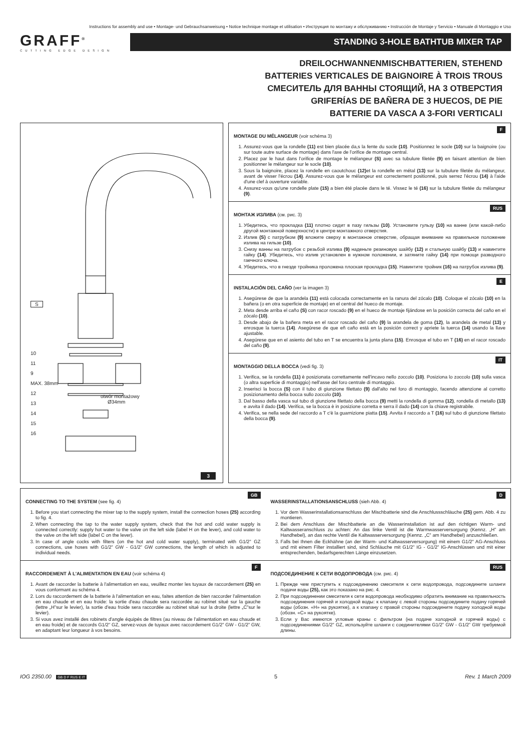Instructions for assembly and use • Montage- und Gebrauchsanweisung • Notice technique montage et utilisation • Инструкция по монтажу и обслуживанию • Instrucción de Montaje y Servicio • Manuale di Montaggio e Uso
GRAFF<sup>®</sup>
CUTTING EDGE DESIGN
STANDING 3-HOLE BATHTUB MIXER TAP
DREILOCHWANNENMISCHBATTERIEN, STEHEND
BATTERIES VERTICALES DE BAIGNOIRE À TROIS TROUS
СМЕСИТЕЛЬ ДЛЯ ВАННЫ СТОЯЩИЙ, НА 3 ОТВЕРСТИЯ
GRIFERÍAS DE BAÑERA DE 3 HUECOS, DE PIE
BATTERIE DA VASCA A 3-FORI VERTICALI
S
otwór montażowy
Ø34mm
10
11
9
MAX. 38mm
12
13
14
15
16
3
F
MONTAGE DU MÉLANGEUR (voir schéma 3)
1. Assurez-vous que la rondelle (11) est bien placée da,s la fente du socle (10). Positionnez le socle (10) sur la baignoire (ou sur toute autre surface de montage) dans l'axe de l'orifice de montage central.
2. Placez par le haut dans l'orifice de montage le mélangeur (S) avec sa tubulure filetée (9) en faisant attention de bien positionner le mélangeur sur le socle (10).
3. Sous la baignoire, placez la rondelle en caoutchouc (12) et la rondelle en métal (13) sur la tubulure filetée du mélangeur, avant de visser l'écrou (14). Assurez-vous que le mélangeur est correctement positionné, puis serrez l'écrou (14) à l'aide d'une clef à ouverture variable.
4. Assurez-vous qu'une rondelle plate (15) a bien été placée dans le té. Vissez le té (16) sur la tubulure filetée du mélangeur (9).
RUS
МОНТАЖ ИЗЛИВА (см. рис. 3)
1. Убедитесь, что прокладка (11) плотно сидит в пазу гильзы (10). Установите гульзу (10) на ванне (или какой-либо другой монтажной поверхности) в центре монтажного отверстия.
2. Излив (S) с патрубком (9) вложите сверху в монтажное отверстие, обращая внимание на правильное положение излива на гильзе (10).
3. Снизу ванны на патрубок с резьбой излива (9) наденьте резиновую шайбу (12) и стальную шайбу (13) и навинтите гайку (14). Убедитесь, что излив установлен в нужном положении, и затяните гайку (14) при помощи разводного гаечного ключа.
4. Убедитесь, что в гнезде тройника проложена плоская прокладка (15). Навинтите тройник (16) на патрубок излива (9).
E
INSTALACIÓN DEL CAÑO (ver la imagen 3)
1. Asegúrese de que la arandela (11) está colocada correctamente en la ranura del zócalo (10). Coloque el zócalo (10) en la bañera (o en otra superficie de montaje) en el central del hueco de montaje.
2. Meta desde arriba el caño (S) con racor roscado (9) en el hueco de montaje fijándose en la posición correcta del caño en el zócalo (10).
3. Desde abajo de la bañera meta en el racor roscado del caño (9) la arandela de goma (12), la arandela de metal (13) y enrosque la tuerca (14). Asegúrese de que eñ caño está en la posición correct y apriete la tuerca (14) usando la llave ajustable.
4. Asegúrese que en el asiento del tubo en T se encuentra la junta plana (15). Enrosque el tubo en T (16) en el racor roscado del caño (9).
IT
MONTAGGIO DELLA BOCCA (vedi fig. 3)
1. Verifica, se la rondella (11) è posizionata correttamente nell'incavo nello zoccolo (10). Posiziona lo zoccolo (10) sulla vasca (o altra superficie di montaggio) nell'asse del foro centrale di montaggio.
2. Inserisci la bocca (S) con il tubo di giunzione filettato (9) dall'alto nel foro di montaggio, facendo attenzione al corretto posizionamento della bocca sullo zoccolo (10).
3. Dal basso della vasca sul tubo di giunzione filettato della bocca (9) metti la rondella di gomma (12), rondella di metallo (13) e avvita il dado (14). Verifica, se la bocca è in posizione corretta e serra il dado (14) con la chiave registrabile.
4. Verifica, se nella sede del raccordo a T c'è la guarnizione piatta (15). Avvita il raccordo a T (16) sul tubo di giunzione filettato della bocca (9).
GB
CONNECTING TO THE SYSTEM (see fig. 4)
1. Before you start connecting the mixer tap to the supply system, install the connection hoses (25) according to fig. 4.
2. When connecting the tap to the water supply system, check that the hot and cold water supply is connected correctly: supply hot water to the valve on the left side (label H on the lever), and cold water to the valve on the left side (label C on the lever).
3. In case of angle cocks with filters (on the hot and cold water supply), terminated with G1/2” GZ connections, use hoses with G1/2” GW - G1/2” GW connections, the length of which is adjusted to individual needs.
D
WASSERINSTALLATIONSANSCHLUSS (sieh Abb. 4)
1. Vor dem Wasserinstallationsanschluss der Mischbatterie sind die Anschlussschläuche (25) gem. Abb. 4 zu montieren.
2. Bei dem Anschluss der Mischbatterie an die Wasserinstallation ist auf den richtigen Warm- und Kaltwasseranschluss zu achten: An das linke Ventil ist die Warmwasserversorgung (Kennz. „H” am Handhebel), an das rechte Ventil die Kaltwasserversorgung (Kennz. „C” am Handhebel) anzuschließen.
3. Falls bei Ihnen die Eckhähne (an der Warm- und Kaltwasserversorgung) mit einem G1/2" AG-Anschluss und mit einem Filter installiert sind, sind Schläuche mit G1/2” IG - G1/2” IG-Anschlüssen und mit einer entsprechenden, bedarfsgerechten Länge einzusetzen.
F
RACCORDEMENT À L'ALIMENTATION EN EAU (voir schéma 4)
1. Avant de raccorder la batterie à l'alimentation en eau, veuillez monter les tuyaux de raccordement (25) en vous conformant au schéma 4.
2. Lors du raccordement de la batterie à l'alimentation en eau, faites attention de bien raccorder l'alimentation en eau chaude et en eau froide: la sortie d'eau chaude sera raccordée au robinet situé sur la gauche (lettre „H”sur le levier), la sortie d'eau froide sera raccordée au robinet situé sur la droite (lettre „C”sur le levier).
3. Si vous avez installé des robinets d'angle équipés de filtres (au niveau de l'alimentation en eau chaude et en eau froide) et de raccords G1/2" GZ, servez-vous de tuyaux avec raccordement G1/2” GW - G1/2” GW, en adaptant leur longueur à vos besoins.
RUS
ПОДСОЕДИНЕНИЕ К СЕТИ ВОДОПРОВОДА (см. рис. 4)
1. Прежде чем приступить к подсоединению смесителя к сети водопровода, подсоедините шланги подачи воды (25), как это показано на рис. 4.
2. При подсоединении смесителя к сети водопровода необходимо обратить внимание на правильность подсоединения горячей и холодной воды: к клапану с левой стороны подсоедините подачу горячей воды (обозн. «H» на рукоятке), а к клапану с правой стороны подсоедините подачу холодной воды (обозн. «C» на рукоятке).
3. Если у Вас имеются угловые краны с фильтром (на подаче холодной и горячей воды) с подсоединениями G1/2" GZ, используйте шланги с соединителями G1/2” GW - G1/2” GW требуемой длины.
IOG 2350.00 GB D F RUS E IT 5 Rev. 1 March 2009